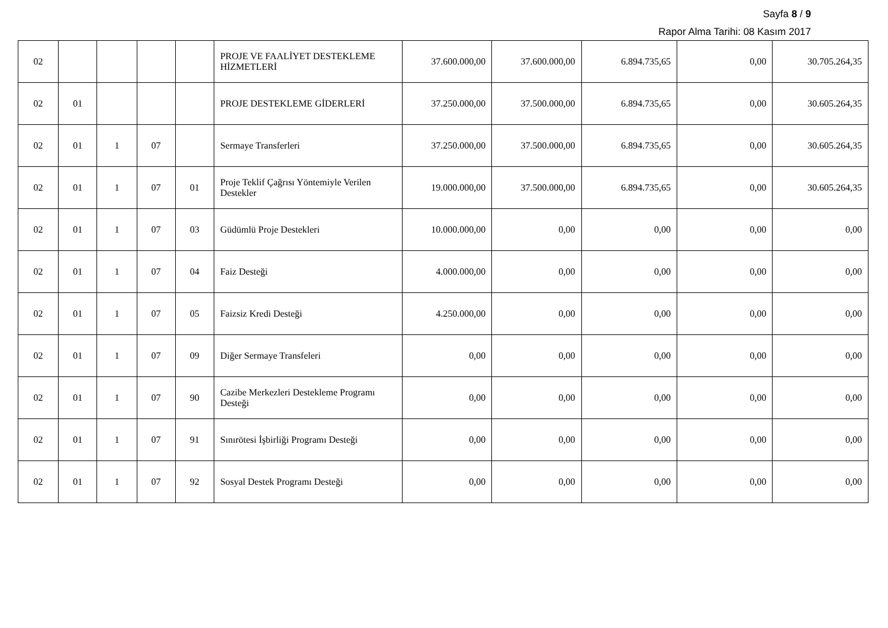Sayfa 8 / 9
Rapor Alma Tarihi: 08 Kasım 2017
| 02 | | | | | PROJE VE FAALİYET DESTEKLEME HİZMETLERİ | 37.600.000,00 | 37.600.000,00 | 6.894.735,65 | 0,00 | 30.705.264,35 |
| 02 | 01 | | | | PROJE DESTEKLEME GİDERLERİ | 37.250.000,00 | 37.500.000,00 | 6.894.735,65 | 0,00 | 30.605.264,35 |
| 02 | 01 | 1 | 07 | | Sermaye Transferleri | 37.250.000,00 | 37.500.000,00 | 6.894.735,65 | 0,00 | 30.605.264,35 |
| 02 | 01 | 1 | 07 | 01 | Proje Teklif Çağrısı Yöntemiyle Verilen Destekler | 19.000.000,00 | 37.500.000,00 | 6.894.735,65 | 0,00 | 30.605.264,35 |
| 02 | 01 | 1 | 07 | 03 | Güdümlü Proje Destekleri | 10.000.000,00 | 0,00 | 0,00 | 0,00 | 0,00 |
| 02 | 01 | 1 | 07 | 04 | Faiz Desteği | 4.000.000,00 | 0,00 | 0,00 | 0,00 | 0,00 |
| 02 | 01 | 1 | 07 | 05 | Faizsiz Kredi Desteği | 4.250.000,00 | 0,00 | 0,00 | 0,00 | 0,00 |
| 02 | 01 | 1 | 07 | 09 | Diğer Sermaye Transfeleri | 0,00 | 0,00 | 0,00 | 0,00 | 0,00 |
| 02 | 01 | 1 | 07 | 90 | Cazibe Merkezleri Destekleme Programı Desteği | 0,00 | 0,00 | 0,00 | 0,00 | 0,00 |
| 02 | 01 | 1 | 07 | 91 | Sınırötesi İşbirliği Programı Desteği | 0,00 | 0,00 | 0,00 | 0,00 | 0,00 |
| 02 | 01 | 1 | 07 | 92 | Sosyal Destek Programı Desteği | 0,00 | 0,00 | 0,00 | 0,00 | 0,00 |